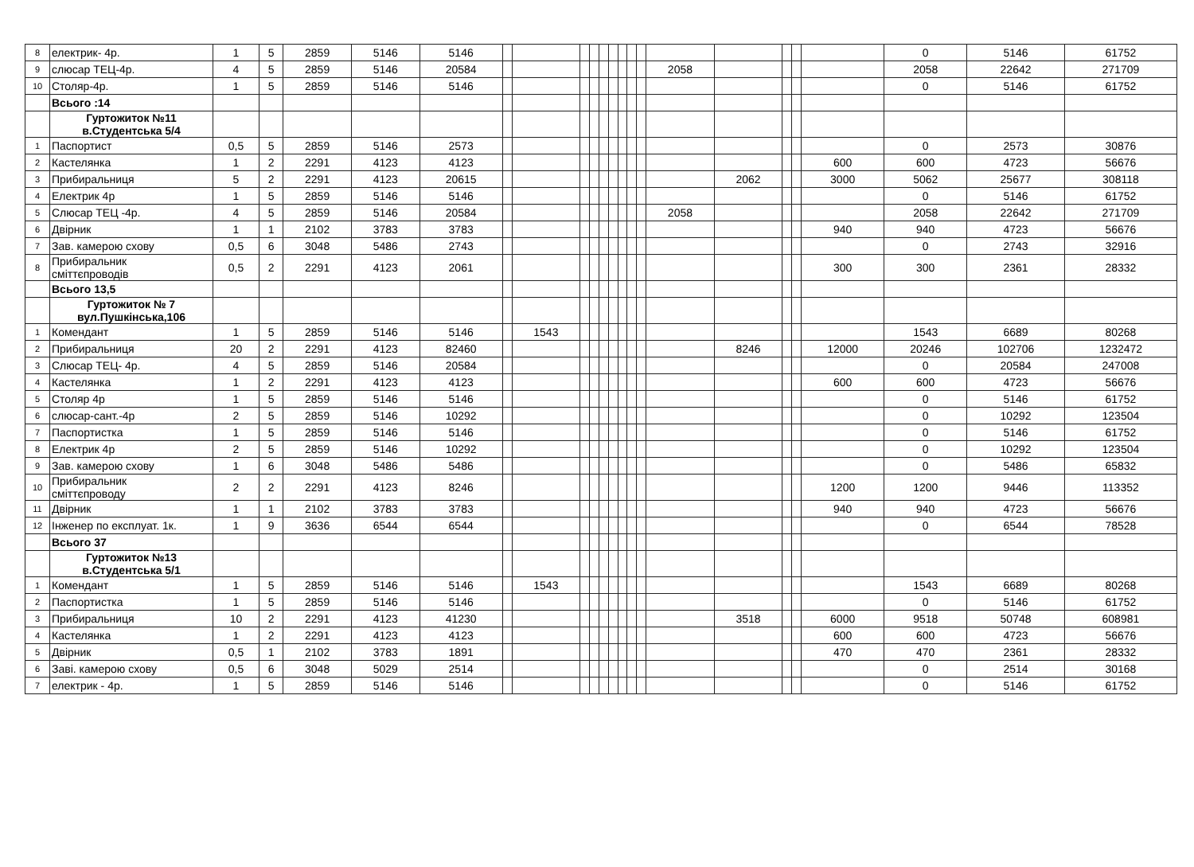| 8 | електрик- 4р. | 1 | 5 | 2859 | 5146 | 5146 | | | | | | | | | | | | | | | 0 | 5146 | 61752 |
| 9 | слюсар ТЕЦ-4р. | 4 | 5 | 2859 | 5146 | 20584 | | | | | | | | | | 2058 | | | | | 2058 | 22642 | 271709 |
| 10 | Столяр-4р. | 1 | 5 | 2859 | 5146 | 5146 | | | | | | | | | | | | | | | 0 | 5146 | 61752 |
| | Всього :14 | | | | | | | | | | | | | | | | | | | | | | |
| | Гуртожиток №11 в.Студентська 5/4 | | | | | | | | | | | | | | | | | | | | | | |
| 1 | Паспортист | 0,5 | 5 | 2859 | 5146 | 2573 | | | | | | | | | | | | | | | 0 | 2573 | 30876 |
| 2 | Кастелянка | 1 | 2 | 2291 | 4123 | 4123 | | | | | | | | | | | | | | 600 | 600 | 4723 | 56676 |
| 3 | Прибиральниця | 5 | 2 | 2291 | 4123 | 20615 | | | | | | | | | | | 2062 | | | 3000 | 5062 | 25677 | 308118 |
| 4 | Електрик 4р | 1 | 5 | 2859 | 5146 | 5146 | | | | | | | | | | | | | | | 0 | 5146 | 61752 |
| 5 | Слюсар ТЕЦ -4р. | 4 | 5 | 2859 | 5146 | 20584 | | | | | | | | | | 2058 | | | | | 2058 | 22642 | 271709 |
| 6 | Двірник | 1 | 1 | 2102 | 3783 | 3783 | | | | | | | | | | | | | | 940 | 940 | 4723 | 56676 |
| 7 | Зав. камерою схову | 0,5 | 6 | 3048 | 5486 | 2743 | | | | | | | | | | | | | | | 0 | 2743 | 32916 |
| 8 | Прибиральник сміттєпроводів | 0,5 | 2 | 2291 | 4123 | 2061 | | | | | | | | | | | | | | 300 | 300 | 2361 | 28332 |
| | Всього 13,5 | | | | | | | | | | | | | | | | | | | | | | |
| | Гуртожиток № 7 вул.Пушкінська,106 | | | | | | | | | | | | | | | | | | | | | | |
| 1 | Комендант | 1 | 5 | 2859 | 5146 | 5146 | | 1543 | | | | | | | | | | | | | 1543 | 6689 | 80268 |
| 2 | Прибиральниця | 20 | 2 | 2291 | 4123 | 82460 | | | | | | | | | | | 8246 | | | 12000 | 20246 | 102706 | 1232472 |
| 3 | Слюсар ТЕЦ- 4р. | 4 | 5 | 2859 | 5146 | 20584 | | | | | | | | | | | | | | | 0 | 20584 | 247008 |
| 4 | Кастелянка | 1 | 2 | 2291 | 4123 | 4123 | | | | | | | | | | | | | | 600 | 600 | 4723 | 56676 |
| 5 | Столяр 4р | 1 | 5 | 2859 | 5146 | 5146 | | | | | | | | | | | | | | | 0 | 5146 | 61752 |
| 6 | слюсар-сант.-4р | 2 | 5 | 2859 | 5146 | 10292 | | | | | | | | | | | | | | | 0 | 10292 | 123504 |
| 7 | Паспортистка | 1 | 5 | 2859 | 5146 | 5146 | | | | | | | | | | | | | | | 0 | 5146 | 61752 |
| 8 | Електрик 4р | 2 | 5 | 2859 | 5146 | 10292 | | | | | | | | | | | | | | | 0 | 10292 | 123504 |
| 9 | Зав. камерою схову | 1 | 6 | 3048 | 5486 | 5486 | | | | | | | | | | | | | | | 0 | 5486 | 65832 |
| 10 | Прибиральник сміттєпроводу | 2 | 2 | 2291 | 4123 | 8246 | | | | | | | | | | | | | | 1200 | 1200 | 9446 | 113352 |
| 11 | Двірник | 1 | 1 | 2102 | 3783 | 3783 | | | | | | | | | | | | | | 940 | 940 | 4723 | 56676 |
| 12 | Інженер по експлуат. 1к. | 1 | 9 | 3636 | 6544 | 6544 | | | | | | | | | | | | | | | 0 | 6544 | 78528 |
| | Всього 37 | | | | | | | | | | | | | | | | | | | | | | |
| | Гуртожиток №13 в.Студентська 5/1 | | | | | | | | | | | | | | | | | | | | | | |
| 1 | Комендант | 1 | 5 | 2859 | 5146 | 5146 | | 1543 | | | | | | | | | | | | | 1543 | 6689 | 80268 |
| 2 | Паспортистка | 1 | 5 | 2859 | 5146 | 5146 | | | | | | | | | | | | | | | 0 | 5146 | 61752 |
| 3 | Прибиральниця | 10 | 2 | 2291 | 4123 | 41230 | | | | | | | | | | | 3518 | | | 6000 | 9518 | 50748 | 608981 |
| 4 | Кастелянка | 1 | 2 | 2291 | 4123 | 4123 | | | | | | | | | | | | | | 600 | 600 | 4723 | 56676 |
| 5 | Двірник | 0,5 | 1 | 2102 | 3783 | 1891 | | | | | | | | | | | | | | 470 | 470 | 2361 | 28332 |
| 6 | Заві. камерою схову | 0,5 | 6 | 3048 | 5029 | 2514 | | | | | | | | | | | | | | | 0 | 2514 | 30168 |
| 7 | електрик - 4р. | 1 | 5 | 2859 | 5146 | 5146 | | | | | | | | | | | | | | | 0 | 5146 | 61752 |